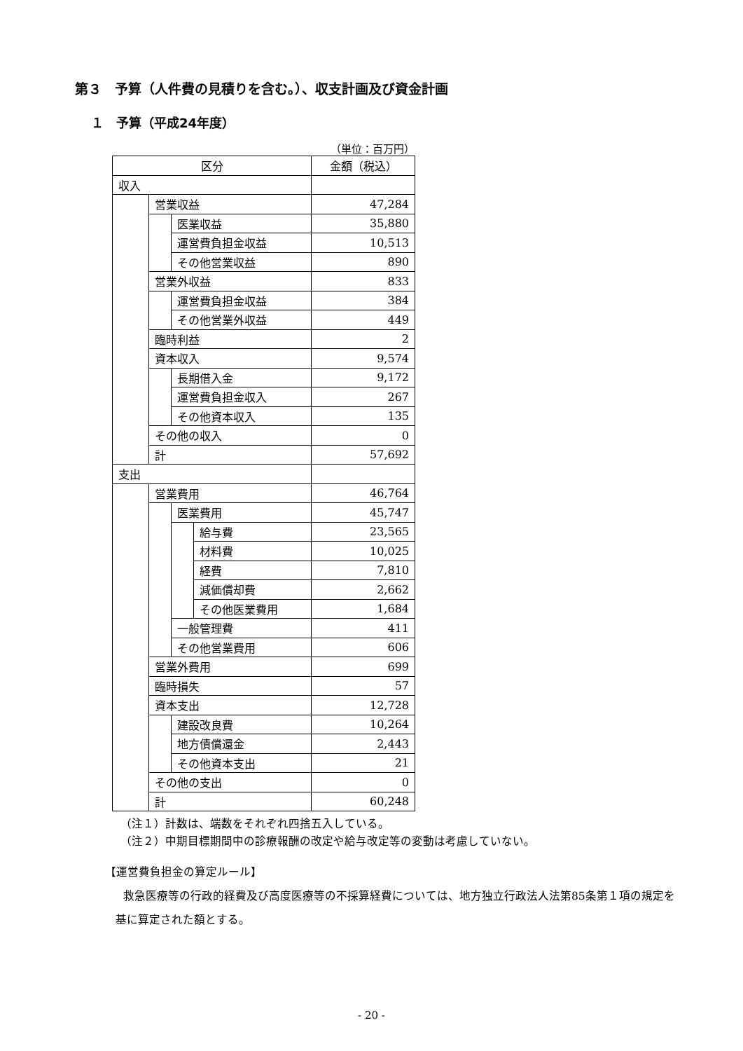第３　予算（人件費の見積りを含む。）、収支計画及び資金計画
１　予算（平成24年度）
（単位：百万円）
| 区分 | | | | 金額（税込） |
| --- | --- | --- | --- | --- |
| 収入 | | | | |
| | 営業収益 | | | 47,284 |
| | | 医業収益 | | 35,880 |
| | | 運営費負担金収益 | | 10,513 |
| | | その他営業収益 | | 890 |
| | 営業外収益 | | | 833 |
| | | 運営費負担金収益 | | 384 |
| | | その他営業外収益 | | 449 |
| | 臨時利益 | | | 2 |
| | 資本収入 | | | 9,574 |
| | | 長期借入金 | | 9,172 |
| | | 運営費負担金収入 | | 267 |
| | | その他資本収入 | | 135 |
| | その他の収入 | | | 0 |
| | 計 | | | 57,692 |
| 支出 | | | | |
| | 営業費用 | | | 46,764 |
| | | 医業費用 | | 45,747 |
| | | | 給与費 | 23,565 |
| | | | 材料費 | 10,025 |
| | | | 経費 | 7,810 |
| | | | 減価償却費 | 2,662 |
| | | | その他医業費用 | 1,684 |
| | | 一般管理費 | | 411 |
| | | その他営業費用 | | 606 |
| | 営業外費用 | | | 699 |
| | 臨時損失 | | | 57 |
| | 資本支出 | | | 12,728 |
| | | 建設改良費 | | 10,264 |
| | | 地方債償還金 | | 2,443 |
| | | その他資本支出 | | 21 |
| | その他の支出 | | | 0 |
| | 計 | | | 60,248 |
（注１）計数は、端数をそれぞれ四捨五入している。
（注２）中期目標期間中の診療報酬の改定や給与改定等の変動は考慮していない。
【運営費負担金の算定ルール】
救急医療等の行政的経費及び高度医療等の不採算経費については、地方独立行政法人法第85条第１項の規定を基に算定された額とする。
- 20 -